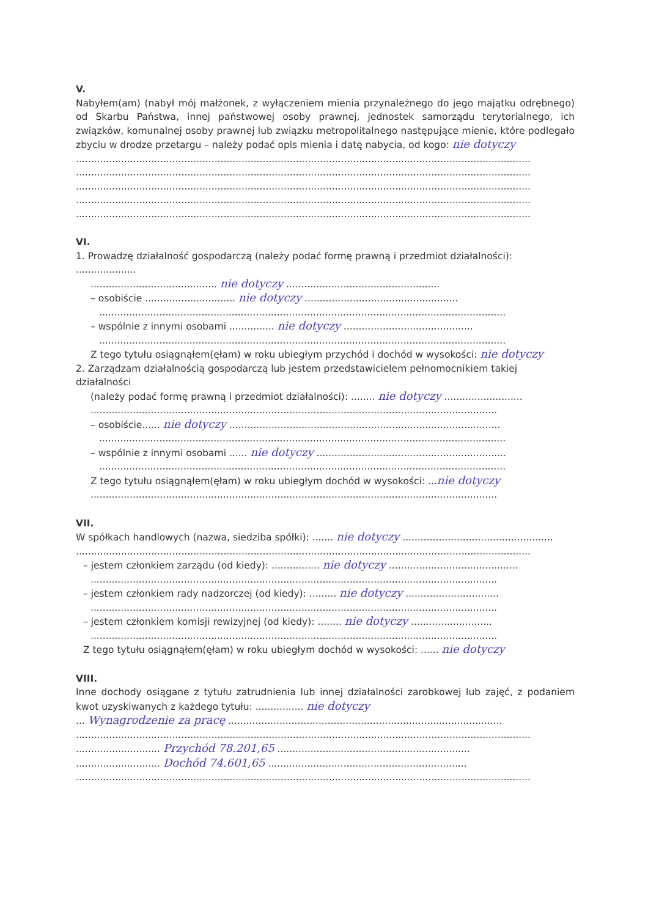V.
Nabyłem(am) (nabył mój małżonek, z wyłączeniem mienia przynależnego do jego majątku odrębnego) od Skarbu Państwa, innej państwowej osoby prawnej, jednostek samorządu terytorialnego, ich związków, komunalnej osoby prawnej lub związku metropolitalnego następujące mienie, które podlegało zbyciu w drodze przetargu – należy podać opis mienia i datę nabycia, od kogo: nie dotyczy
.......................................................................................................................................................
.......................................................................................................................................................
.......................................................................................................................................................
.......................................................................................................................................................
.......................................................................................................................................................
VI.
1. Prowadzę działalność gospodarczą (należy podać formę prawną i przedmiot działalności): ....................
.......................................... nie dotyczy ...................................................
– osobiście .............................. nie dotyczy ...................................................
.......................................................................................................................................
– wspólnie z innymi osobami ............... nie dotyczy ...........................................
.......................................................................................................................................
Z tego tytułu osiągnąłem(ęłam) w roku ubiegłym przychód i dochód w wysokości: nie dotyczy
2. Zarządzam działalnością gospodarczą lub jestem przedstawicielem pełnomocnikiem takiej działalności
(należy podać formę prawną i przedmiot działalności): ........ nie dotyczy ..........................
.......................................................................................................................................
– osobiście...... nie dotyczy ..........................................................................................
.......................................................................................................................................
– wspólnie z innymi osobami ...... nie dotyczy ...............................................................
.......................................................................................................................................
Z tego tytułu osiągnąłem(ęłam) w roku ubiegłym dochód w wysokości: ...nie dotyczy
.......................................................................................................................................
VII.
W spółkach handlowych (nazwa, siedziba spółki): ....... nie dotyczy ..................................................
.......................................................................................................................................................
– jestem członkiem zarządu (od kiedy): ................ nie dotyczy ...........................................
.......................................................................................................................................
– jestem członkiem rady nadzorczej (od kiedy): ......... nie dotyczy ...............................
.......................................................................................................................................
– jestem członkiem komisji rewizyjnej (od kiedy): ........ nie dotyczy ...........................
.......................................................................................................................................
Z tego tytułu osiągnąłem(ęłam) w roku ubiegłym dochód w wysokości: ...... nie dotyczy
VIII.
Inne dochody osiągane z tytułu zatrudnienia lub innej działalności zarobkowej lub zajęć, z podaniem kwot uzyskiwanych z każdego tytułu: ................ nie dotyczy
... Wynagrodzenie za pracę ...........................................................................................
.......................................................................................................................................................
............................ Przychód 78.201,65 ................................................................
............................ Dochód 74.601,65 ..................................................................
.......................................................................................................................................................